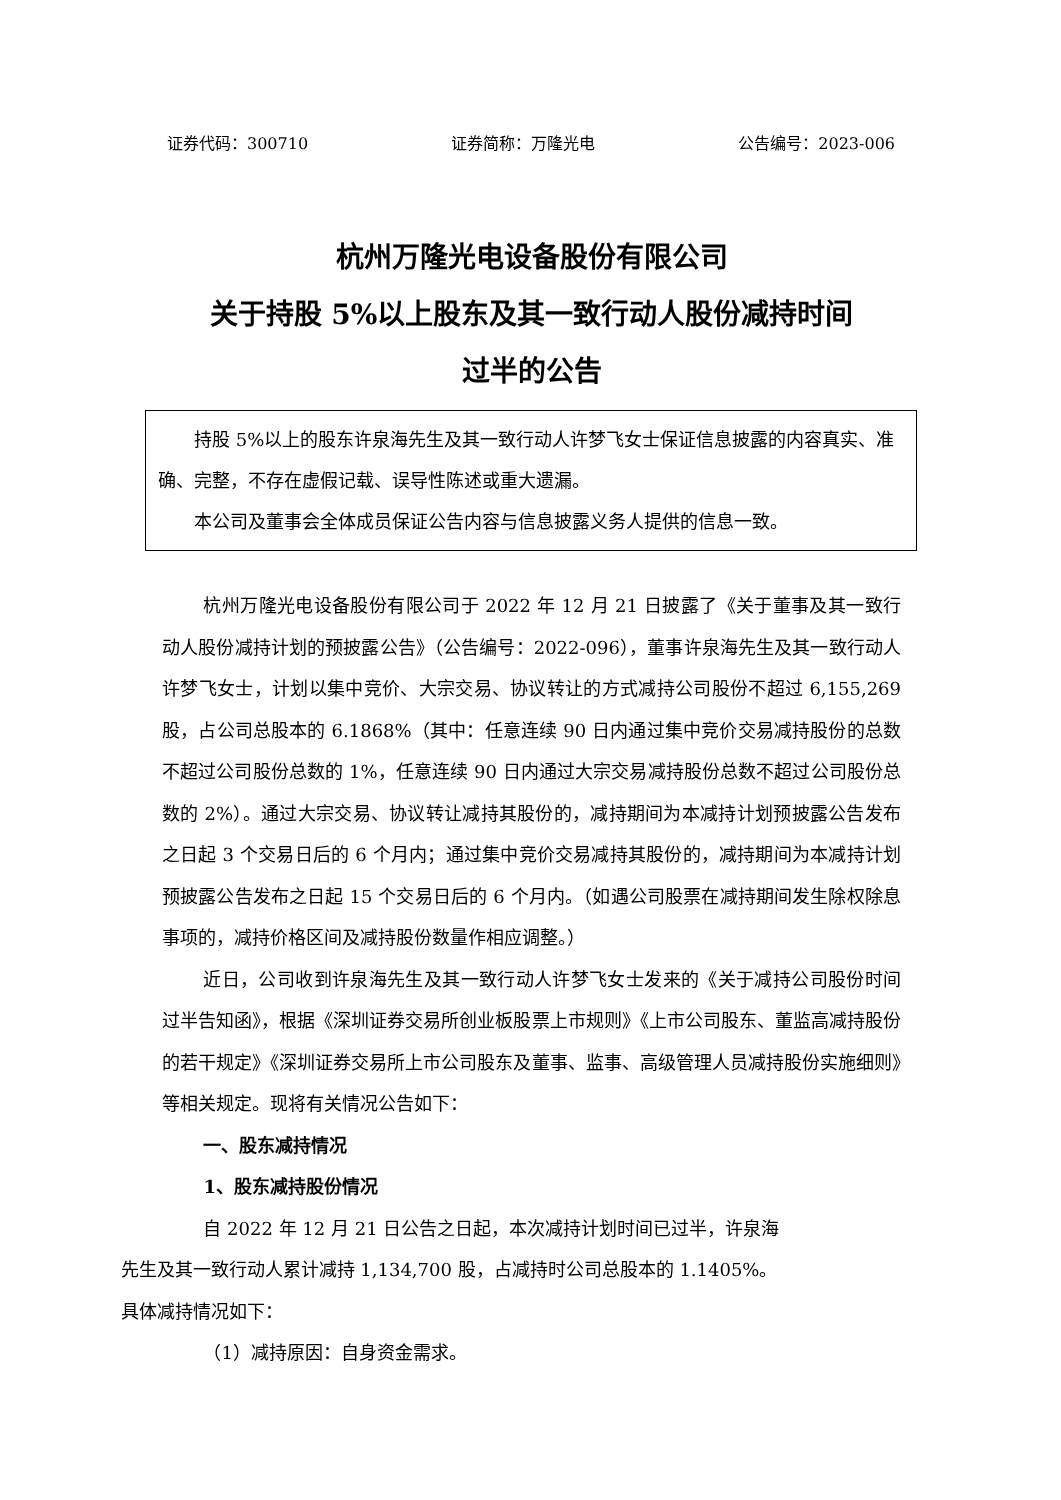证券代码：300710 证券简称：万隆光电 公告编号：2023-006
杭州万隆光电设备股份有限公司
关于持股 5%以上股东及其一致行动人股份减持时间
过半的公告
持股 5%以上的股东许泉海先生及其一致行动人许梦飞女士保证信息披露的内容真实、准确、完整，不存在虚假记载、误导性陈述或重大遗漏。
本公司及董事会全体成员保证公告内容与信息披露义务人提供的信息一致。
杭州万隆光电设备股份有限公司于 2022 年 12 月 21 日披露了《关于董事及其一致行动人股份减持计划的预披露公告》（公告编号：2022-096），董事许泉海先生及其一致行动人许梦飞女士，计划以集中竞价、大宗交易、协议转让的方式减持公司股份不超过 6,155,269 股，占公司总股本的 6.1868%（其中：任意连续 90 日内通过集中竞价交易减持股份的总数不超过公司股份总数的 1%，任意连续 90 日内通过大宗交易减持股份总数不超过公司股份总数的 2%）。通过大宗交易、协议转让减持其股份的，减持期间为本减持计划预披露公告发布之日起 3 个交易日后的 6 个月内；通过集中竞价交易减持其股份的，减持期间为本减持计划预披露公告发布之日起 15 个交易日后的 6 个月内。（如遇公司股票在减持期间发生除权除息事项的，减持价格区间及减持股份数量作相应调整。）
近日，公司收到许泉海先生及其一致行动人许梦飞女士发来的《关于减持公司股份时间过半告知函》，根据《深圳证券交易所创业板股票上市规则》《上市公司股东、董监高减持股份的若干规定》《深圳证券交易所上市公司股东及董事、监事、高级管理人员减持股份实施细则》等相关规定。现将有关情况公告如下：
一、股东减持情况
1、股东减持股份情况
自 2022 年 12 月 21 日公告之日起，本次减持计划时间已过半，许泉海
先生及其一致行动人累计减持 1,134,700 股，占减持时公司总股本的 1.1405%。
具体减持情况如下：
（1）减持原因：自身资金需求。